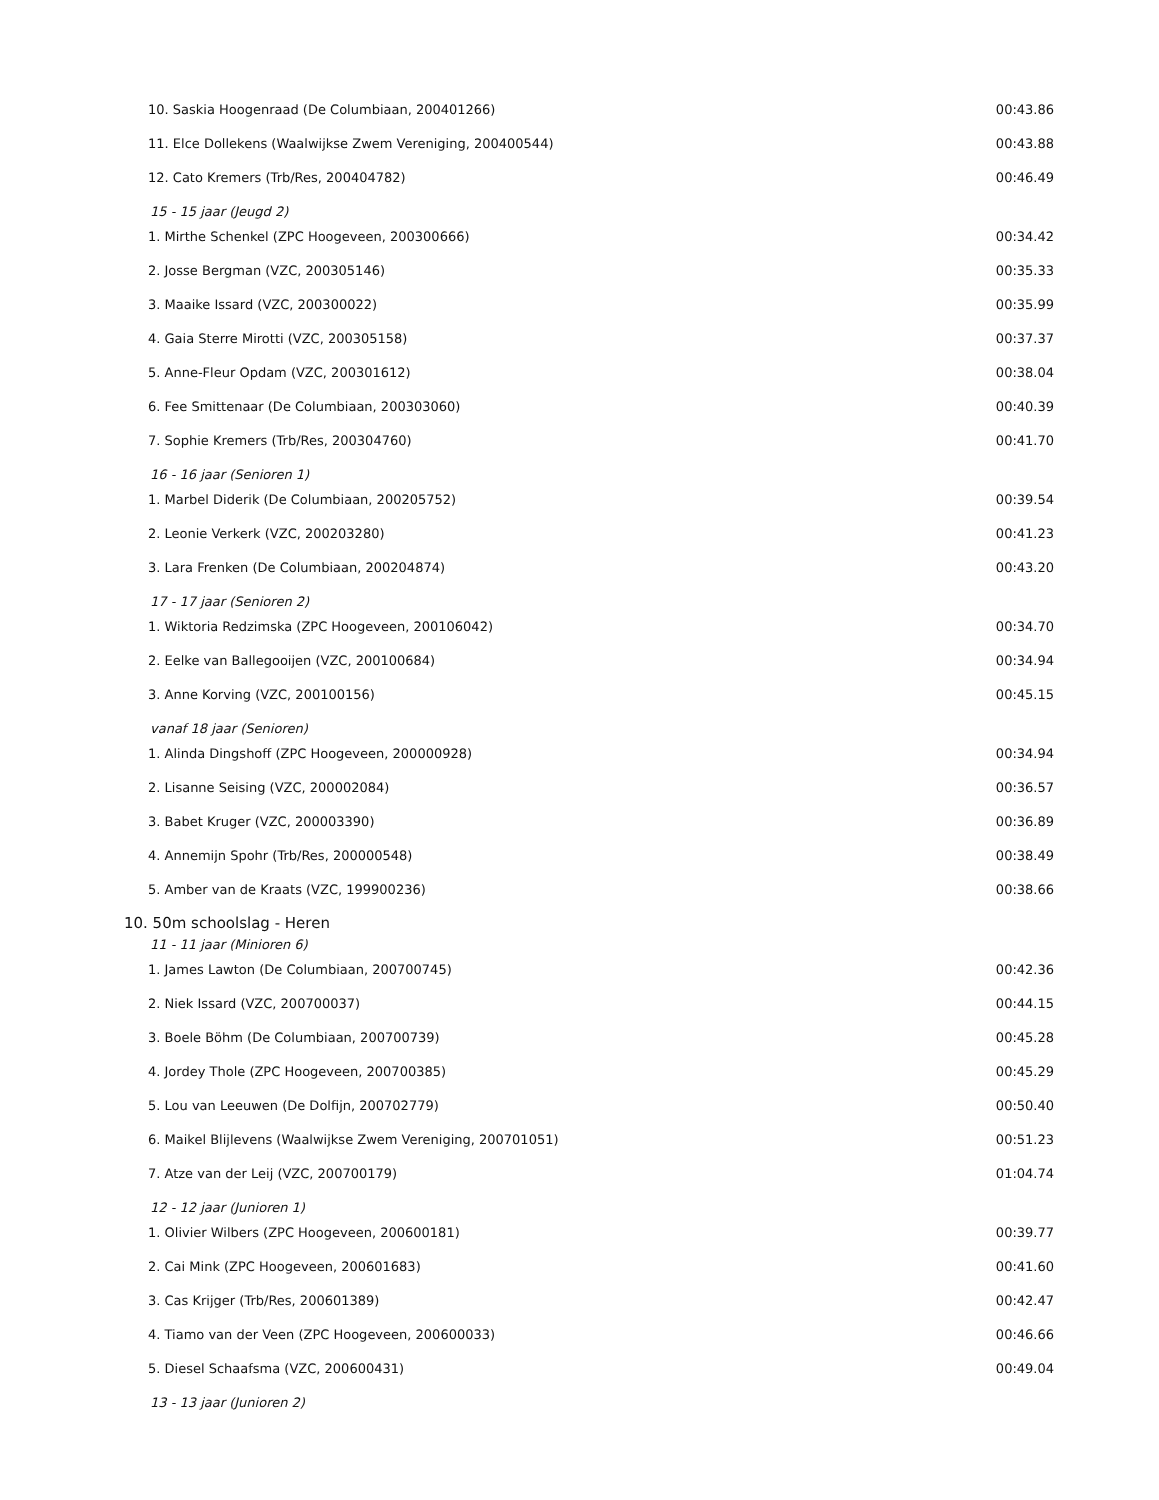| 10. Saskia Hoogenraad (De Columbiaan, 200401266) | 00:43.86 |
| 11. Elce Dollekens (Waalwijkse Zwem Vereniging, 200400544) | 00:43.88 |
| 12. Cato Kremers (Trb/Res, 200404782) | 00:46.49 |
| 15 - 15 jaar (Jeugd 2) | |
| 1. Mirthe Schenkel (ZPC Hoogeveen, 200300666) | 00:34.42 |
| 2. Josse Bergman (VZC, 200305146) | 00:35.33 |
| 3. Maaike Issard (VZC, 200300022) | 00:35.99 |
| 4. Gaia Sterre Mirotti (VZC, 200305158) | 00:37.37 |
| 5. Anne-Fleur Opdam (VZC, 200301612) | 00:38.04 |
| 6. Fee Smittenaar (De Columbiaan, 200303060) | 00:40.39 |
| 7. Sophie Kremers (Trb/Res, 200304760) | 00:41.70 |
| 16 - 16 jaar (Senioren 1) | |
| 1. Marbel Diderik (De Columbiaan, 200205752) | 00:39.54 |
| 2. Leonie Verkerk (VZC, 200203280) | 00:41.23 |
| 3. Lara Frenken (De Columbiaan, 200204874) | 00:43.20 |
| 17 - 17 jaar (Senioren 2) | |
| 1. Wiktoria Redzimska (ZPC Hoogeveen, 200106042) | 00:34.70 |
| 2. Eelke van Ballegooijen (VZC, 200100684) | 00:34.94 |
| 3. Anne Korving (VZC, 200100156) | 00:45.15 |
| vanaf 18 jaar (Senioren) | |
| 1. Alinda Dingshoff (ZPC Hoogeveen, 200000928) | 00:34.94 |
| 2. Lisanne Seising (VZC, 200002084) | 00:36.57 |
| 3. Babet Kruger (VZC, 200003390) | 00:36.89 |
| 4. Annemijn Spohr (Trb/Res, 200000548) | 00:38.49 |
| 5. Amber van de Kraats (VZC, 199900236) | 00:38.66 |
| 10. 50m schoolslag - Heren | |
| 11 - 11 jaar (Minioren 6) | |
| 1. James Lawton (De Columbiaan, 200700745) | 00:42.36 |
| 2. Niek Issard (VZC, 200700037) | 00:44.15 |
| 3. Boele Böhm (De Columbiaan, 200700739) | 00:45.28 |
| 4. Jordey Thole (ZPC Hoogeveen, 200700385) | 00:45.29 |
| 5. Lou van Leeuwen (De Dolfijn, 200702779) | 00:50.40 |
| 6. Maikel Blijlevens (Waalwijkse Zwem Vereniging, 200701051) | 00:51.23 |
| 7. Atze van der Leij (VZC, 200700179) | 01:04.74 |
| 12 - 12 jaar (Junioren 1) | |
| 1. Olivier Wilbers (ZPC Hoogeveen, 200600181) | 00:39.77 |
| 2. Cai Mink (ZPC Hoogeveen, 200601683) | 00:41.60 |
| 3. Cas Krijger (Trb/Res, 200601389) | 00:42.47 |
| 4. Tiamo van der Veen (ZPC Hoogeveen, 200600033) | 00:46.66 |
| 5. Diesel Schaafsma (VZC, 200600431) | 00:49.04 |
| 13 - 13 jaar (Junioren 2) | |